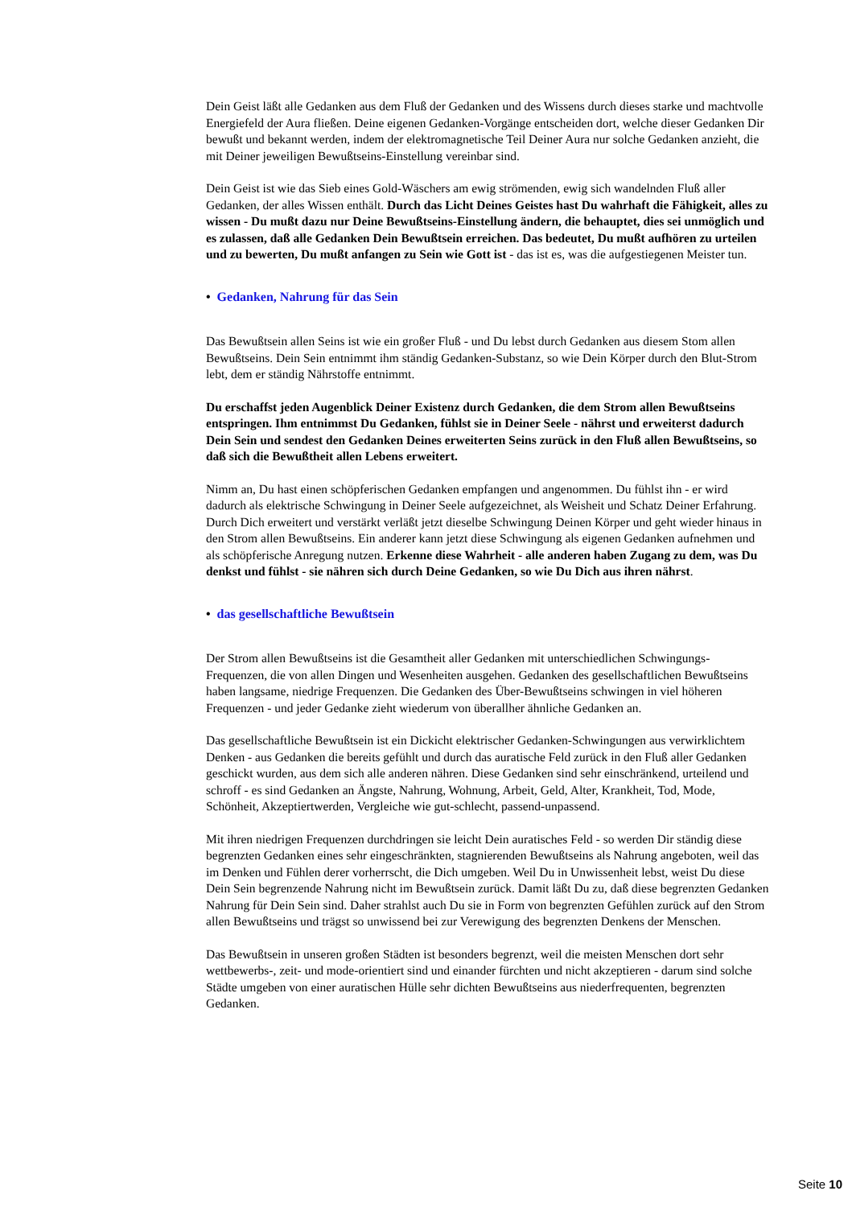Dein Geist läßt alle Gedanken aus dem Fluß der Gedanken und des Wissens durch dieses starke und machtvolle Energiefeld der Aura fließen. Deine eigenen Gedanken-Vorgänge entscheiden dort, welche dieser Gedanken Dir bewußt und bekannt werden, indem der elektromagnetische Teil Deiner Aura nur solche Gedanken anzieht, die mit Deiner jeweiligen Bewußtseins-Einstellung vereinbar sind.
Dein Geist ist wie das Sieb eines Gold-Wäschers am ewig strömenden, ewig sich wandelnden Fluß aller Gedanken, der alles Wissen enthält. Durch das Licht Deines Geistes hast Du wahrhaft die Fähigkeit, alles zu wissen - Du mußt dazu nur Deine Bewußtseins-Einstellung ändern, die behauptet, dies sei unmöglich und es zulassen, daß alle Gedanken Dein Bewußtsein erreichen. Das bedeutet, Du mußt aufhören zu urteilen und zu bewerten, Du mußt anfangen zu Sein wie Gott ist - das ist es, was die aufgestiegenen Meister tun.
• Gedanken, Nahrung für das Sein
Das Bewußtsein allen Seins ist wie ein großer Fluß - und Du lebst durch Gedanken aus diesem Stom allen Bewußtseins. Dein Sein entnimmt ihm ständig Gedanken-Substanz, so wie Dein Körper durch den Blut-Strom lebt, dem er ständig Nährstoffe entnimmt.
Du erschaffst jeden Augenblick Deiner Existenz durch Gedanken, die dem Strom allen Bewußtseins entspringen. Ihm entnimmst Du Gedanken, fühlst sie in Deiner Seele - nährst und erweiterst dadurch Dein Sein und sendest den Gedanken Deines erweiterten Seins zurück in den Fluß allen Bewußtseins, so daß sich die Bewußtheit allen Lebens erweitert.
Nimm an, Du hast einen schöpferischen Gedanken empfangen und angenommen. Du fühlst ihn - er wird dadurch als elektrische Schwingung in Deiner Seele aufgezeichnet, als Weisheit und Schatz Deiner Erfahrung. Durch Dich erweitert und verstärkt verläßt jetzt dieselbe Schwingung Deinen Körper und geht wieder hinaus in den Strom allen Bewußtseins. Ein anderer kann jetzt diese Schwingung als eigenen Gedanken aufnehmen und als schöpferische Anregung nutzen. Erkenne diese Wahrheit - alle anderen haben Zugang zu dem, was Du denkst und fühlst - sie nähren sich durch Deine Gedanken, so wie Du Dich aus ihren nährst.
• das gesellschaftliche Bewußtsein
Der Strom allen Bewußtseins ist die Gesamtheit aller Gedanken mit unterschiedlichen Schwingungs-Frequenzen, die von allen Dingen und Wesenheiten ausgehen. Gedanken des gesellschaftlichen Bewußtseins haben langsame, niedrige Frequenzen. Die Gedanken des Über-Bewußtseins schwingen in viel höheren Frequenzen - und jeder Gedanke zieht wiederum von überallher ähnliche Gedanken an.
Das gesellschaftliche Bewußtsein ist ein Dickicht elektrischer Gedanken-Schwingungen aus verwirklichtem Denken - aus Gedanken die bereits gefühlt und durch das auratische Feld zurück in den Fluß aller Gedanken geschickt wurden, aus dem sich alle anderen nähren. Diese Gedanken sind sehr einschränkend, urteilend und schroff - es sind Gedanken an Ängste, Nahrung, Wohnung, Arbeit, Geld, Alter, Krankheit, Tod, Mode, Schönheit, Akzeptiertwerden, Vergleiche wie gut-schlecht, passend-unpassend.
Mit ihren niedrigen Frequenzen durchdringen sie leicht Dein auratisches Feld - so werden Dir ständig diese begrenzten Gedanken eines sehr eingeschränkten, stagnierenden Bewußtseins als Nahrung angeboten, weil das im Denken und Fühlen derer vorherrscht, die Dich umgeben. Weil Du in Unwissenheit lebst, weist Du diese Dein Sein begrenzende Nahrung nicht im Bewußtsein zurück. Damit läßt Du zu, daß diese begrenzten Gedanken Nahrung für Dein Sein sind. Daher strahlst auch Du sie in Form von begrenzten Gefühlen zurück auf den Strom allen Bewußtseins und trägst so unwissend bei zur Verewigung des begrenzten Denkens der Menschen.
Das Bewußtsein in unseren großen Städten ist besonders begrenzt, weil die meisten Menschen dort sehr wettbewerbs-, zeit- und mode-orientiert sind und einander fürchten und nicht akzeptieren - darum sind solche Städte umgeben von einer auratischen Hülle sehr dichten Bewußtseins aus niederfrequenten, begrenzten Gedanken.
Seite 10